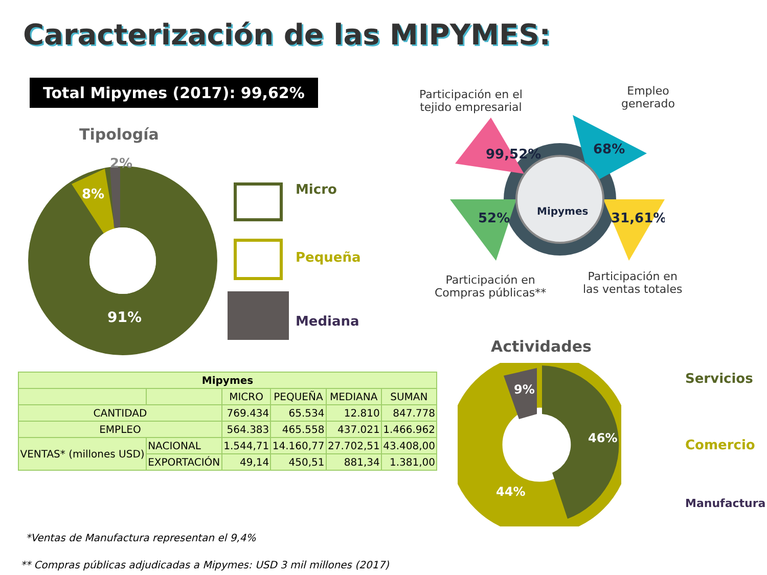Caracterización de las MIPYMES:
Total Mipymes (2017): 99,62%
Tipología
2%
8%
91%
Micro
Pequeña
Mediana
Participación en el
tejido empresarial
Empleo
generado
Participación en
Compras públicas**
Participación en
las ventas totales
99,52%
68%
52%
31,61%
Mipymes
Actividades
9%
46%
44%
Servicios
Comercio
Manufactura
| Mipymes | | | | | |
| --- | --- | --- | --- | --- | --- |
| | | MICRO | PEQUEÑA | MEDIANA | SUMAN |
| CANTIDAD | | 769.434 | 65.534 | 12.810 | 847.778 |
| EMPLEO | | 564.383 | 465.558 | 437.021 | 1.466.962 |
| VENTAS* (millones USD) | NACIONAL | 1.544,71 | 14.160,77 | 27.702,51 | 43.408,00 |
| | EXPORTACIÓN | 49,14 | 450,51 | 881,34 | 1.381,00 |
*Ventas de Manufactura representan el 9,4%
** Compras públicas adjudicadas a Mipymes: USD 3 mil millones (2017)